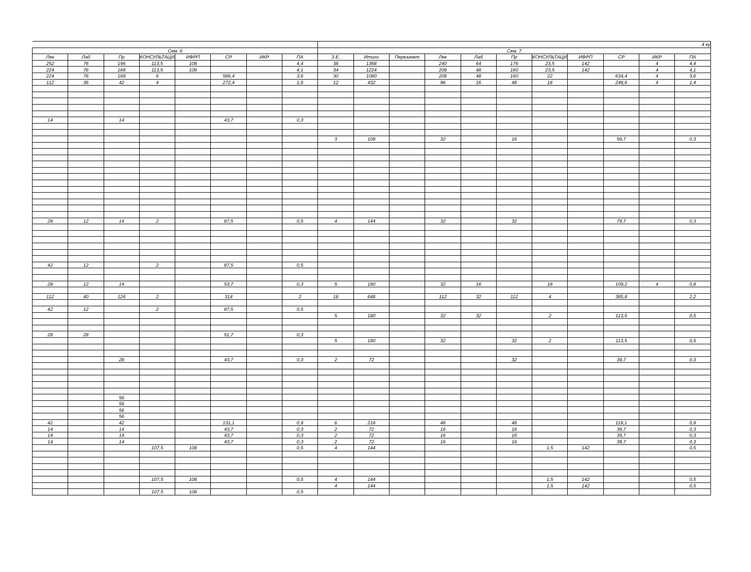| | | | | | | | | 4 ку | | | | | | | | | | |
| Сем. 6 | | | | | | | | Сем. 7 | | | | | | | | | | |
| Лек | Лаб | Пр | КОНСУЛЬТАЦИИ | ИФРП | СР | ИКР | ПА | З.Е. | Итого | Перезачет | Лек | Лаб | Пр | КОНСУЛЬТАЦИИ | ИФРП | СР | ИКР | ПА |
| 252 | 76 | 196 | 113,5 | 108 | | | 4,4 | 38 | 1368 | | 240 | 64 | 176 | 23,5 | 142 | | 4 | 4,4 |
| 224 | 76 | 168 | 113,5 | 108 | | | 4,1 | 34 | 1224 | | 208 | 48 | 160 | 23,5 | 142 | | 4 | 4,1 |
| 224 | 76 | 168 | 6 | | 586,4 | | 3,6 | 30 | 1080 | | 208 | 48 | 160 | 22 | | 634,4 | 4 | 3,6 |
| 112 | 36 | 42 | 4 | | 272,4 | | 1,6 | 12 | 432 | | 96 | 16 | 48 | 18 | | 248,6 | 4 | 1,4 |
| 14 | | 14 | | | 43,7 | | 0,3 | | | | | | | | | | | |
| | | | | | | | | 3 | 108 | | 32 | | 16 | | | 59,7 | | 0,3 |
| 28 | 12 | 14 | 2 | | 87,5 | | 0,5 | 4 | 144 | | 32 | | 32 | | | 79,7 | | 0,3 |
| 42 | 12 | | 2 | | 87,5 | | 0,5 | | | | | | | | | | | |
| 28 | 12 | 14 | | | 53,7 | | 0,3 | 5 | 180 | | 32 | 16 | | 18 | | 109,2 | 4 | 0,8 |
| 112 | 40 | 126 | 2 | | 314 | | 2 | 18 | 648 | | 112 | 32 | 112 | 4 | | 385,8 | | 2,2 |
| 42 | 12 | | 2 | | 87,5 | | 0,5 | | | | | | | | | | | |
| | | | | | | | | 5 | 180 | | 32 | 32 | | 2 | | 113,5 | | 0,5 |
| 28 | 28 | | | | 51,7 | | 0,3 | | | | | | | | | | | |
| | | | | | | | | 5 | 180 | | 32 | | 32 | 2 | | 113,5 | | 0,5 |
| | | 28 | | | 43,7 | | 0,3 | 2 | 72 | | | | 32 | | | 39,7 | | 0,3 |
| | | 56 | | | | | | | | | | | | | | | | |
| | | 56 | | | | | | | | | | | | | | | | |
| | | 56 | | | | | | | | | | | | | | | | |
| | | 56 | | | | | | | | | | | | | | | | |
| 42 | | 42 | | | 131,1 | | 0,9 | 6 | 216 | | 48 | | 48 | | | 119,1 | | 0,9 |
| 14 | | 14 | | | 43,7 | | 0,3 | 2 | 72 | | 16 | | 16 | | | 39,7 | | 0,3 |
| 14 | | 14 | | | 43,7 | | 0,3 | 2 | 72 | | 16 | | 16 | | | 39,7 | | 0,3 |
| 14 | | 14 | | | 43,7 | | 0,3 | 2 | 72 | | 16 | | 16 | | | 39,7 | | 0,3 |
| | | | 107,5 | 108 | | | 0,5 | 4 | 144 | | | | | 1,5 | 142 | | | 0,5 |
| | | | 107,5 | 108 | | | 0,5 | 4 | 144 | | | | | 1,5 | 142 | | | 0,5 |
| | | | | | | | | 4 | 144 | | | | | 1,5 | 142 | | | 0,5 |
| | | | 107,5 | 108 | | | 0,5 | | | | | | | | | | | |